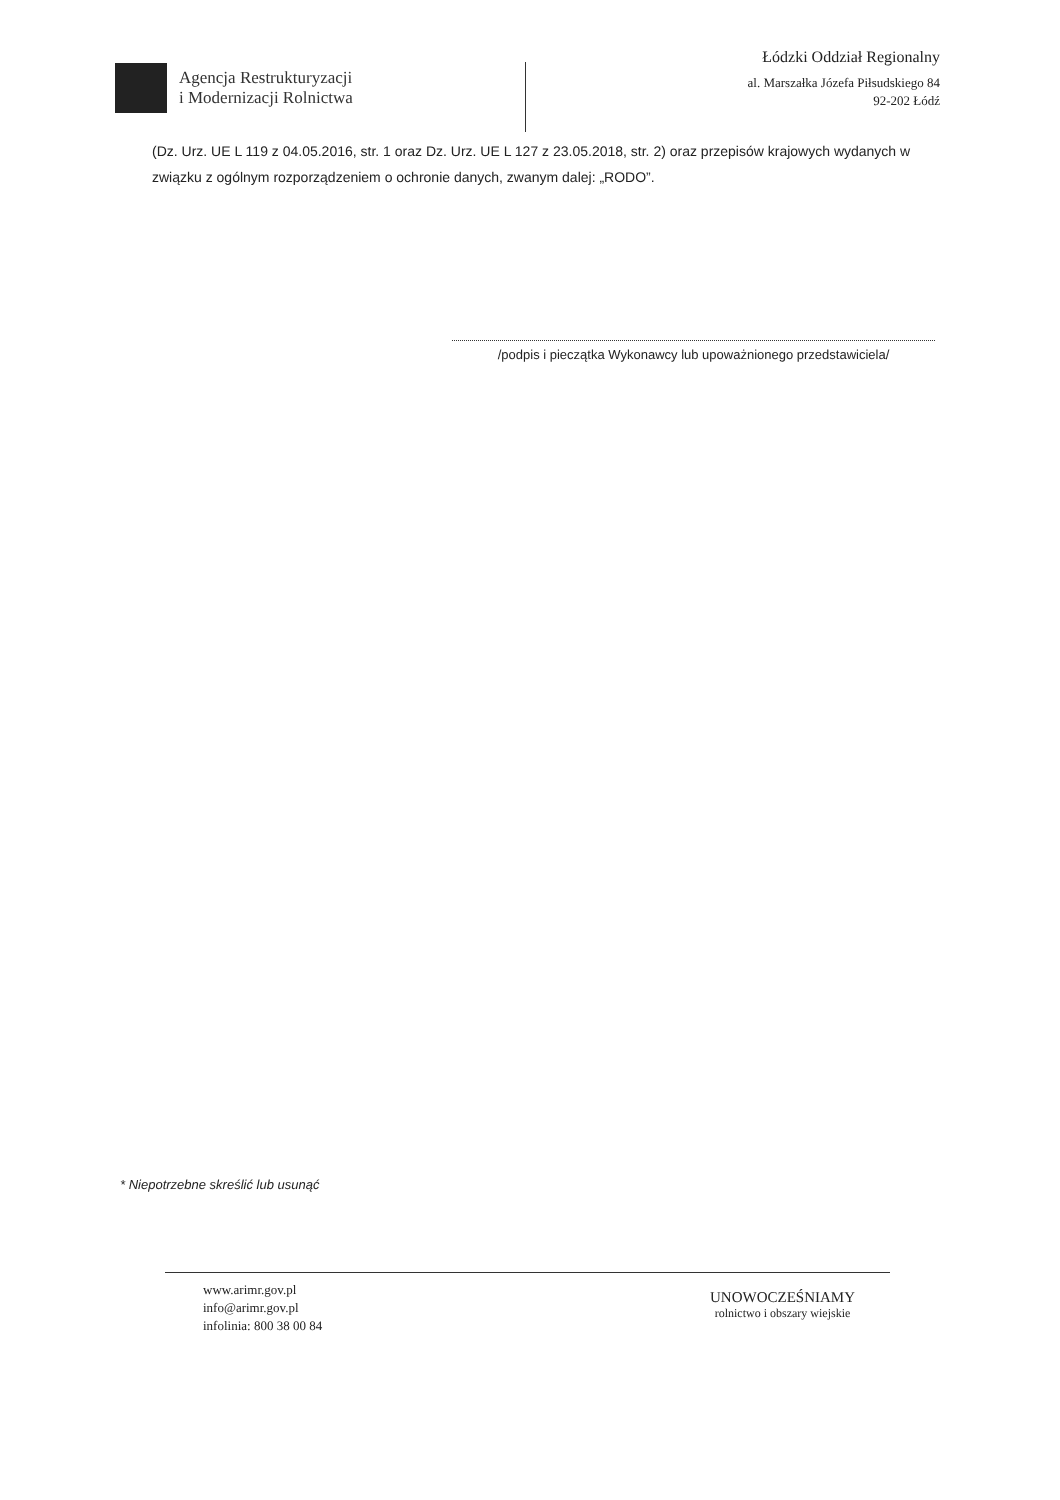Agencja Restrukturyzacji
i Modernizacji Rolnictwa
Łódzki Oddział Regionalny
al. Marszałka Józefa Piłsudskiego 84
92-202 Łódź
(Dz. Urz. UE L 119 z 04.05.2016, str. 1 oraz Dz. Urz. UE L 127 z 23.05.2018, str. 2) oraz przepisów krajowych wydanych w związku z ogólnym rozporządzeniem o ochronie danych, zwanym dalej: „RODO”.
/podpis i pieczątka Wykonawcy lub upoważnionego przedstawiciela/
* Niepotrzebne skreślić lub usunąć
www.arimr.gov.pl
info@arimr.gov.pl
infolinia: 800 38 00 84
UNOWOCZEŚNIAMY
rolnictwo i obszary wiejskie